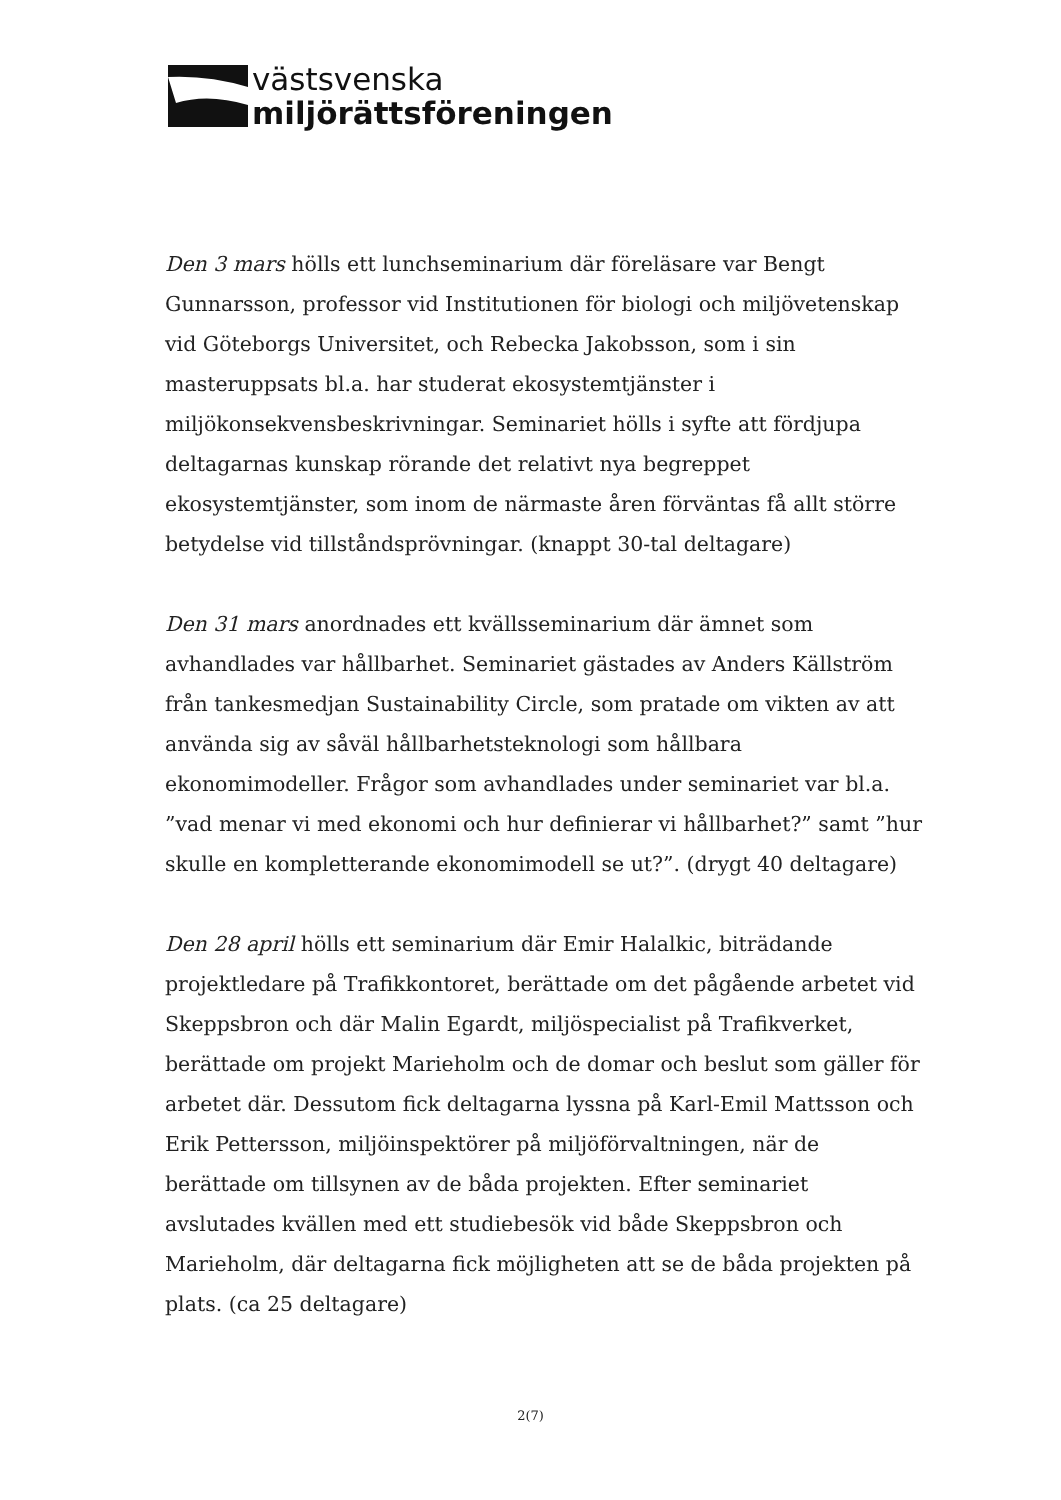västsvenska
miljörättsföreningen
Den 3 mars hölls ett lunchseminarium där föreläsare var Bengt Gunnarsson, professor vid Institutionen för biologi och miljövetenskap vid Göteborgs Universitet, och Rebecka Jakobsson, som i sin masteruppsats bl.a. har studerat ekosystemtjänster i miljökonsekvensbeskrivningar. Seminariet hölls i syfte att fördjupa deltagarnas kunskap rörande det relativt nya begreppet ekosystemtjänster, som inom de närmaste åren förväntas få allt större betydelse vid tillståndsprövningar. (knappt 30-tal deltagare)
Den 31 mars anordnades ett kvällsseminarium där ämnet som avhandlades var hållbarhet. Seminariet gästades av Anders Källström från tankesmedjan Sustainability Circle, som pratade om vikten av att använda sig av såväl hållbarhetsteknologi som hållbara ekonomimodeller. Frågor som avhandlades under seminariet var bl.a. ”vad menar vi med ekonomi och hur definierar vi hållbarhet?” samt ”hur skulle en kompletterande ekonomimodell se ut?”. (drygt 40 deltagare)
Den 28 april hölls ett seminarium där Emir Halalkic, biträdande projektledare på Trafikkontoret, berättade om det pågående arbetet vid Skeppsbron och där Malin Egardt, miljöspecialist på Trafikverket, berättade om projekt Marieholm och de domar och beslut som gäller för arbetet där. Dessutom fick deltagarna lyssna på Karl-Emil Mattsson och Erik Pettersson, miljöinspektörer på miljöförvaltningen, när de berättade om tillsynen av de båda projekten. Efter seminariet avslutades kvällen med ett studiebesök vid både Skeppsbron och Marieholm, där deltagarna fick möjligheten att se de båda projekten på plats. (ca 25 deltagare)
2(7)